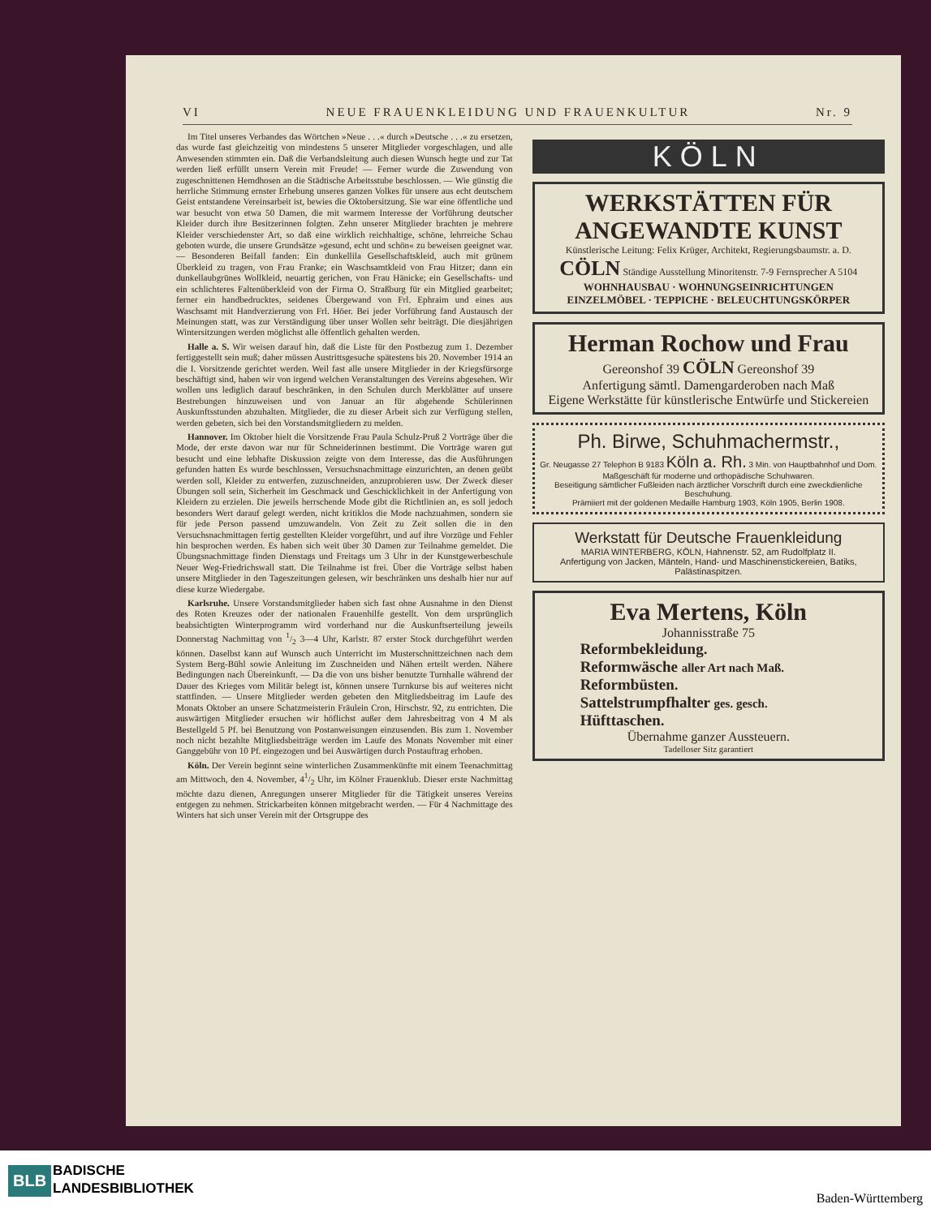VI NEUE FRAUENKLEIDUNG UND FRAUENKULTUR Nr. 9
Im Titel unseres Verbandes das Wörtchen »Neue . . .« durch »Deutsche . . .« zu ersetzen, das wurde fast gleichzeitig von mindestens 5 unserer Mitglieder vorgeschlagen, und alle Anwesenden stimmten ein. Daß die Verbandsleitung auch diesen Wunsch hegte und zur Tat werden ließ erfüllt unsern Verein mit Freude! — Ferner wurde die Zuwendung von zugeschnittenen Hemdhosen an die Städtische Arbeitsstube beschlossen. — Wie günstig die herrliche Stimmung ernster Erhebung unseres ganzen Volkes für unsere aus echt deutschem Geist entstandene Vereinsarbeit ist, bewies die Oktobersitzung. Sie war eine öffentliche und war besucht von etwa 50 Damen, die mit warmem Interesse der Vorführung deutscher Kleider durch ihre Besitzerinnen folgten. Zehn unserer Mitglieder brachten je mehrere Kleider verschiedenster Art, so daß eine wirklich reichhaltige, schöne, lehrreiche Schau geboten wurde, die unsere Grundsätze »gesund, echt und schön« zu beweisen geeignet war. — Besonderen Beifall fanden: Ein dunkellila Gesellschaftskleid, auch mit grünem Überkleid zu tragen, von Frau Franke; ein Waschsamtkleid von Frau Hitzer; dann ein dunkellaubgrünes Wollkleid, neuartig gerichen, von Frau Hänicke; ein Gesellschafts- und ein schlichteres Faltenüberkleid von der Firma O. Straßburg für ein Mitglied gearbeitet; ferner ein handbedrucktes, seidenes Übergewand von Frl. Ephraim und eines aus Waschsamt mit Handverzierung von Frl. Höer. Bei jeder Vorführung fand Austausch der Meinungen statt, was zur Verständigung über unser Wollen sehr beiträgt. Die diesjährigen Wintersitzungen werden möglichst alle öffentlich gehalten werden.
Halle a. S. Wir weisen darauf hin, daß die Liste für den Postbezug zum 1. Dezember fertiggestellt sein muß; daher müssen Austrittsgesuche spätestens bis 20. November 1914 an die I. Vorsitzende gerichtet werden. Weil fast alle unsere Mitglieder in der Kriegsfürsorge beschäftigt sind, haben wir von irgend welchen Veranstaltungen des Vereins abgesehen. Wir wollen uns lediglich darauf beschränken, in den Schulen durch Merkblätter auf unsere Bestrebungen hinzuweisen und von Januar an für abgehende Schülerinnen Auskunftsstunden abzuhalten. Mitglieder, die zu dieser Arbeit sich zur Verfügung stellen, werden gebeten, sich bei den Vorstandsmitgliedern zu melden.
Hannover. Im Oktober hielt die Vorsitzende Frau Paula Schulz-Pruß 2 Vorträge über die Mode, der erste davon war nur für Schneiderinnen bestimmt. Die Vorträge waren gut besucht und eine lebhafte Diskussion zeigte von dem Interesse, das die Ausführungen gefunden hatten Es wurde beschlossen, Versuchsnachmittage einzurichten, an denen geübt werden soll, Kleider zu entwerfen, zuzuschneiden, anzuprobieren usw. Der Zweck dieser Übungen soll sein, Sicherheit im Geschmack und Geschicklichkeit in der Anfertigung von Kleidern zu erzielen. Die jeweils herrschende Mode gibt die Richtlinien an, es soll jedoch besonders Wert darauf gelegt werden, nicht kritiklos die Mode nachzuahmen, sondern sie für jede Person passend umzuwandeln. Von Zeit zu Zeit sollen die in den Versuchsnachmittagen fertig gestellten Kleider vorgeführt, und auf ihre Vorzüge und Fehler hin besprochen werden. Es haben sich weit über 30 Damen zur Teilnahme gemeldet. Die Übungsnachmittage finden Dienstags und Freitags um 3 Uhr in der Kunstgewerbeschule Neuer Weg-Friedrichswall statt. Die Teilnahme ist frei. Über die Vorträge selbst haben unsere Mitglieder in den Tageszeitungen gelesen, wir beschränken uns deshalb hier nur auf diese kurze Wiedergabe.
Karlsruhe. Unsere Vorstandsmitglieder haben sich fast ohne Ausnahme in den Dienst des Roten Kreuzes oder der nationalen Frauenhilfe gestellt. Von dem ursprünglich beabsichtigten Winterprogramm wird vorderhand nur die Auskunftserteilung jeweils Donnerstag Nachmittag von 1/2 3—4 Uhr, Karlstr. 87 erster Stock durchgeführt werden können. Daselbst kann auf Wunsch auch Unterricht im Musterschnittzeichnen nach dem System Berg-Bühl sowie Anleitung im Zuschneiden und Nähen erteilt werden. Nähere Bedingungen nach Übereinkunft. — Da die von uns bisher benutzte Turnhalle während der Dauer des Krieges vom Militär belegt ist, können unsere Turnkurse bis auf weiteres nicht stattfinden. — Unsere Mitglieder werden gebeten den Mitgliedsbeitrag im Laufe des Monats Oktober an unsere Schatzmeisterin Fräulein Cron, Hirschstr. 92, zu entrichten. Die auswärtigen Mitglieder ersuchen wir höflichst außer dem Jahresbeitrag von 4 M als Bestellgeld 5 Pf. bei Benutzung von Postanweisungen einzusenden. Bis zum 1. November noch nicht bezahlte Mitgliedsbeiträge werden im Laufe des Monats November mit einer Ganggebühr von 10 Pf. eingezogen und bei Auswärtigen durch Postauftrag erhoben.
Köln. Der Verein beginnt seine winterlichen Zusammenkünfte mit einem Teenachmittag am Mittwoch, den 4. November, 41/2 Uhr, im Kölner Frauenklub. Dieser erste Nachmittag möchte dazu dienen, Anregungen unserer Mitglieder für die Tätigkeit unseres Vereins entgegen zu nehmen. Strickarbeiten können mitgebracht werden. — Für 4 Nachmittage des Winters hat sich unser Verein mit der Ortsgruppe des
KÖLN
WERKSTÄTTEN FÜR
ANGEWANDTE KUNST
Künstlerische Leitung: Felix Krüger, Architekt, Regierungsbaumstr. a. D. CÖLN Ständige Ausstellung Minoritenstr. 7-9 Fernsprecher A 5104
WOHNHAUSBAU · WOHNUNGSEINRICHTUNGEN
EINZELMÖBEL · TEPPICHE · BELEUCHTUNGSKÖRPER
Herman Rochow und Frau
Gereonshof 39 CÖLN Gereonshof 39
Anfertigung sämtl. Damengarderoben nach Maß
Eigene Werkstätte für künstlerische Entwürfe und Stickereien
Ph. Birwe, Schuhmachermstr.,
Gr. Neugasse 27 Telephon B 9183 Köln a. Rh. 3 Min. von Hauptbahnhof und Dom.
Maßgeschäft für moderne und orthopädische Schuhwaren.
Beseitigung sämtlicher Fußleiden nach ärztlicher Vorschrift durch eine zweckdienliche Beschuhung.
Prämiiert mit der goldenen Medaille Hamburg 1903, Köln 1905, Berlin 1908.
Werkstatt für Deutsche Frauenkleidung
MARIA WINTERBERG, KÖLN, Hahnenstr. 52, am Rudolfplatz II.
Anfertigung von Jacken, Mänteln, Hand- und Maschinenstickereien, Batiks, Palästinaspitzen.
Eva Mertens, Köln
Johannisstraße 75
Reformbekleidung.
Reformwäsche aller Art nach Maß.
Reformbüsten.
Sattelstrumpfhalter ges. gesch.
Hüfttaschen.
Übernahme ganzer Aussteuern.
Tadelloser Sitz garantiert
BLB BADISCHE
LANDESBIBLIOTHEK
Baden-Württemberg